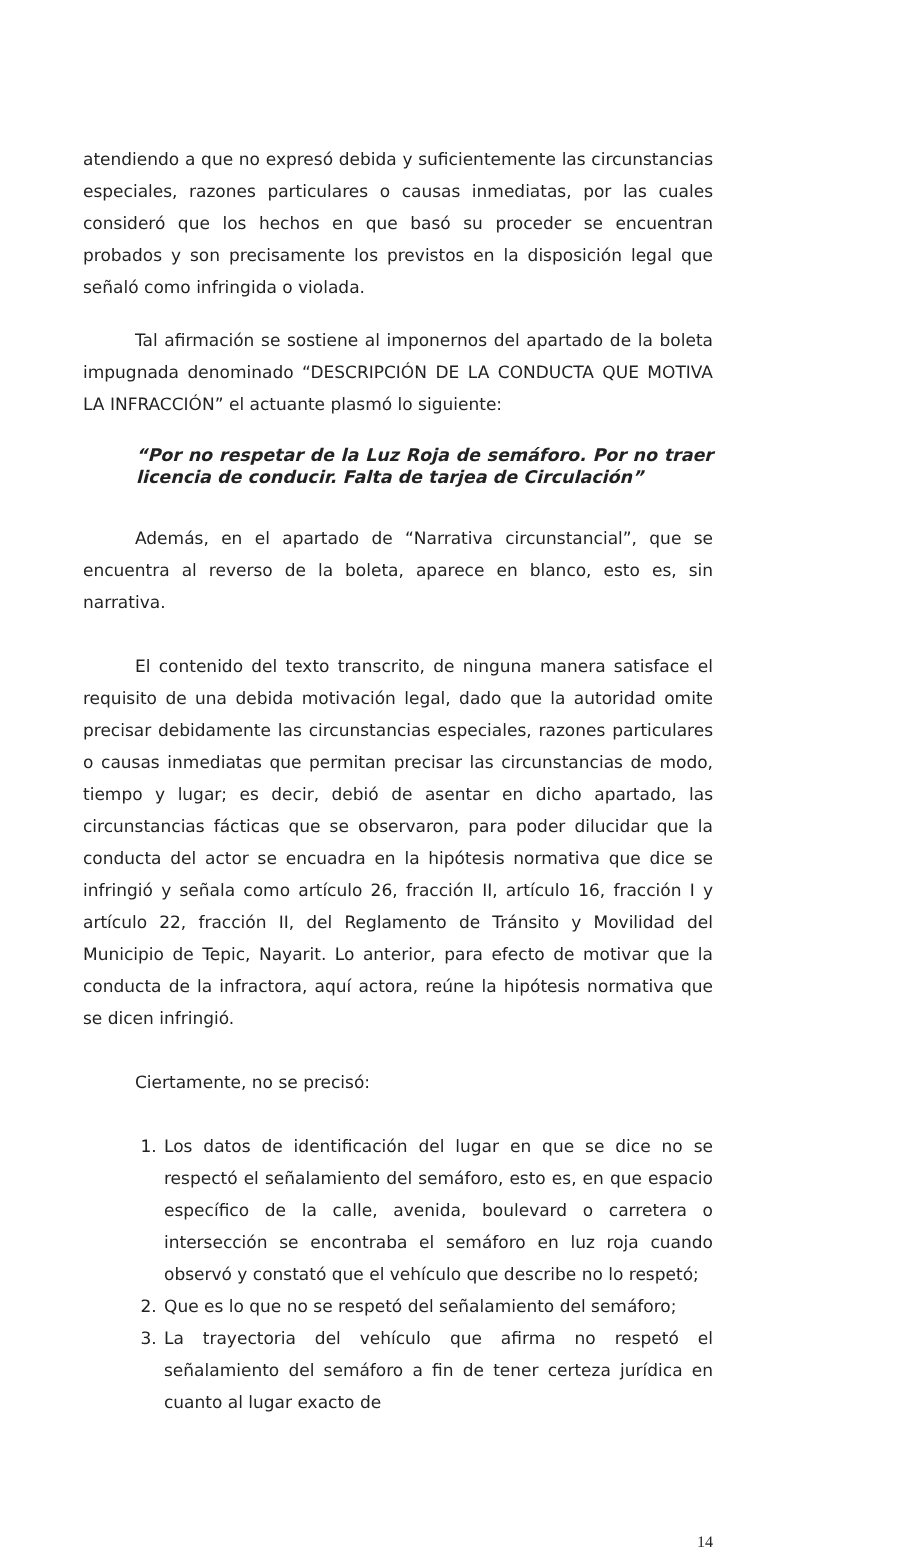atendiendo a que no expresó debida y suficientemente las circunstancias especiales, razones particulares o causas inmediatas, por las cuales consideró que los hechos en que basó su proceder se encuentran probados y son precisamente los previstos en la disposición legal que señaló como infringida o violada.
Tal afirmación se sostiene al imponernos del apartado de la boleta impugnada denominado “DESCRIPCIÓN DE LA CONDUCTA QUE MOTIVA LA INFRACCIÓN” el actuante plasmó lo siguiente:
“Por no respetar de la Luz Roja de semáforo. Por no traer licencia de conducir. Falta de tarjea de Circulación”
Además, en el apartado de “Narrativa circunstancial”, que se encuentra al reverso de la boleta, aparece en blanco, esto es, sin narrativa.
El contenido del texto transcrito, de ninguna manera satisface el requisito de una debida motivación legal, dado que la autoridad omite precisar debidamente las circunstancias especiales, razones particulares o causas inmediatas que permitan precisar las circunstancias de modo, tiempo y lugar; es decir, debió de asentar en dicho apartado, las circunstancias fácticas que se observaron, para poder dilucidar que la conducta del actor se encuadra en la hipótesis normativa que dice se infringió y señala como artículo 26, fracción II, artículo 16, fracción I y artículo 22, fracción II, del Reglamento de Tránsito y Movilidad del Municipio de Tepic, Nayarit. Lo anterior, para efecto de motivar que la conducta de la infractora, aquí actora, reúne la hipótesis normativa que se dicen infringió.
Ciertamente, no se precisó:
1. Los datos de identificación del lugar en que se dice no se respectó el señalamiento del semáforo, esto es, en que espacio específico de la calle, avenida, boulevard o carretera o intersección se encontraba el semáforo en luz roja cuando observó y constató que el vehículo que describe no lo respetó;
2. Que es lo que no se respetó del señalamiento del semáforo;
3. La trayectoria del vehículo que afirma no respetó el señalamiento del semáforo a fin de tener certeza jurídica en cuanto al lugar exacto de
14